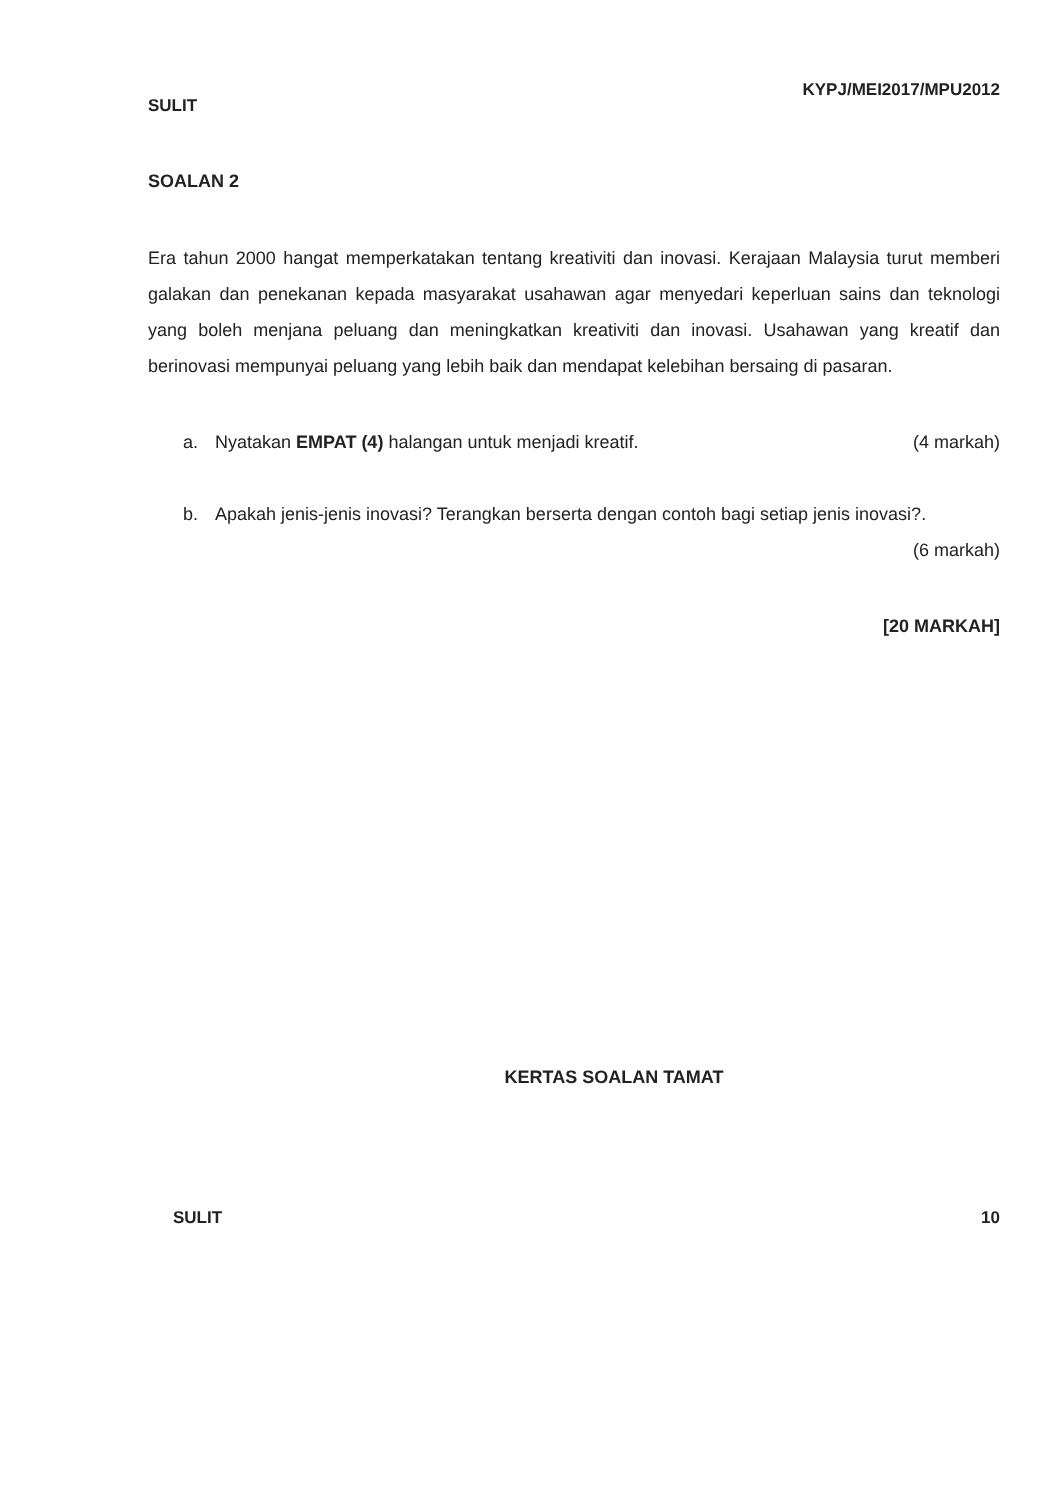SULIT KYPJ/MEI2017/MPU2012
SOALAN 2
Era tahun 2000 hangat memperkatakan tentang kreativiti dan inovasi. Kerajaan Malaysia turut memberi galakan dan penekanan kepada masyarakat usahawan agar menyedari keperluan sains dan teknologi yang boleh menjana peluang dan meningkatkan kreativiti dan inovasi. Usahawan yang kreatif dan berinovasi mempunyai peluang yang lebih baik dan mendapat kelebihan bersaing di pasaran.
a. Nyatakan EMPAT (4) halangan untuk menjadi kreatif. (4 markah)
b. Apakah jenis-jenis inovasi? Terangkan berserta dengan contoh bagi setiap jenis inovasi?. (6 markah)
[20 MARKAH]
KERTAS SOALAN TAMAT
SULIT 10